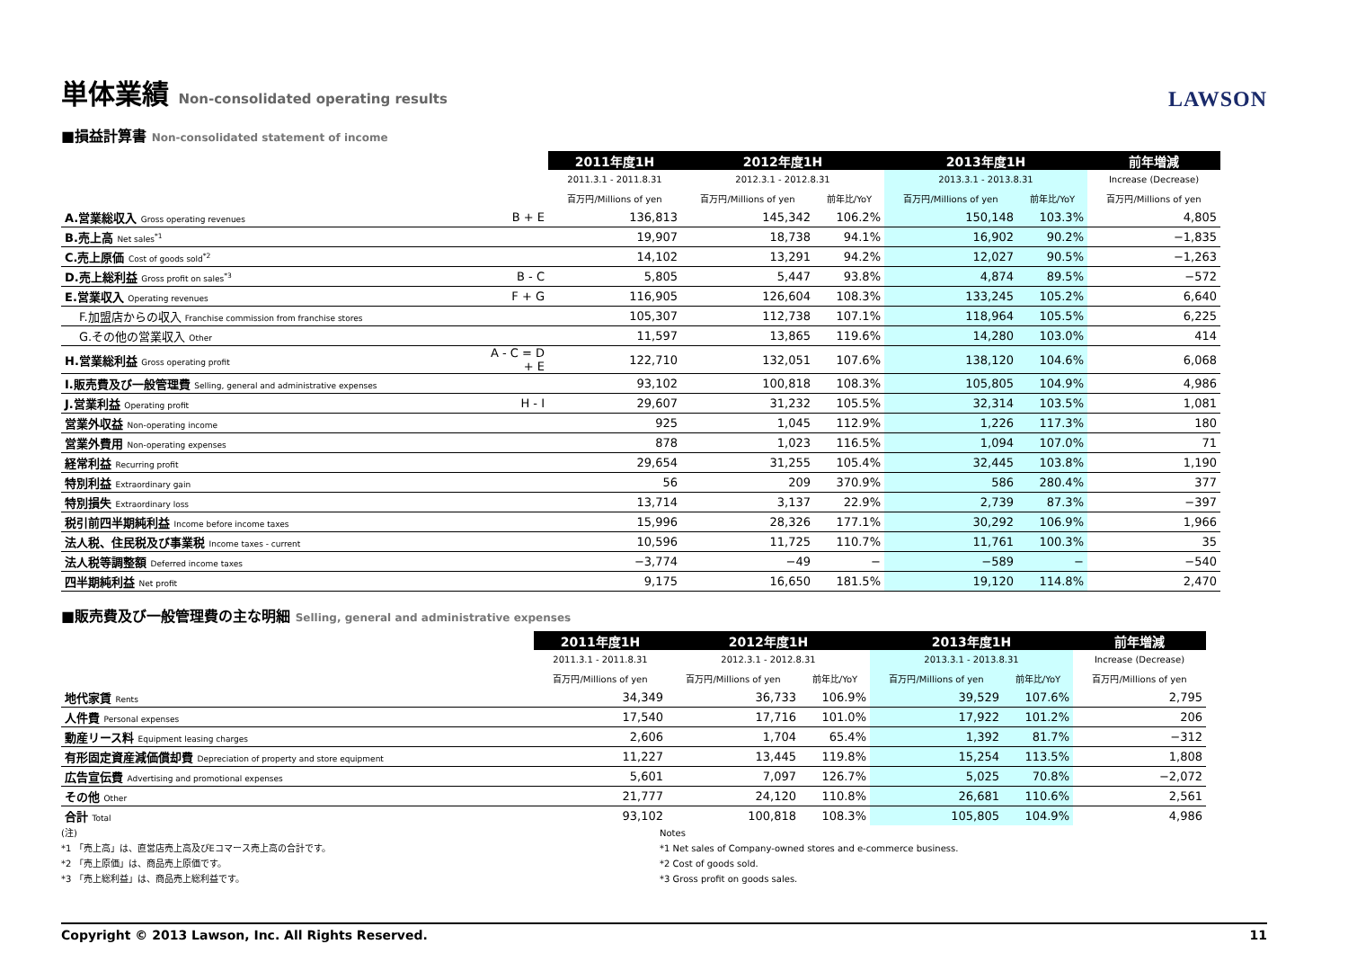単体業績 Non-consolidated operating results
LAWSON
■損益計算書 Non-consolidated statement of income
| | | 2011年度1H | 2012年度1H | | 2013年度1H | | 前年増減 |
| --- | --- | --- | --- | --- | --- | --- | --- |
| | | 2011.3.1 - 2011.8.31 | 2012.3.1 - 2012.8.31 | | 2013.3.1 - 2013.8.31 | | Increase (Decrease) |
| | | 百万円/Millions of yen | 百万円/Millions of yen | 前年比/YoY | 百万円/Millions of yen | 前年比/YoY | 百万円/Millions of yen |
| A.営業総収入 Gross operating revenues | B + E | 136,813 | 145,342 | 106.2% | 150,148 | 103.3% | 4,805 |
| B.売上高 Net sales<sup>*1</sup> | | 19,907 | 18,738 | 94.1% | 16,902 | 90.2% | −1,835 |
| C.売上原価 Cost of goods sold<sup>*2</sup> | | 14,102 | 13,291 | 94.2% | 12,027 | 90.5% | −1,263 |
| D.売上総利益 Gross profit on sales<sup>*3</sup> | B - C | 5,805 | 5,447 | 93.8% | 4,874 | 89.5% | −572 |
| E.営業収入 Operating revenues | F + G | 116,905 | 126,604 | 108.3% | 133,245 | 105.2% | 6,640 |
| F.加盟店からの収入 Franchise commission from franchise stores | | 105,307 | 112,738 | 107.1% | 118,964 | 105.5% | 6,225 |
| G.その他の営業収入 Other | | 11,597 | 13,865 | 119.6% | 14,280 | 103.0% | 414 |
| H.営業総利益 Gross operating profit | A - C = D + E | 122,710 | 132,051 | 107.6% | 138,120 | 104.6% | 6,068 |
| I.販売費及び一般管理費 Selling, general and administrative expenses | | 93,102 | 100,818 | 108.3% | 105,805 | 104.9% | 4,986 |
| J.営業利益 Operating profit | H - I | 29,607 | 31,232 | 105.5% | 32,314 | 103.5% | 1,081 |
| 営業外収益 Non-operating income | | 925 | 1,045 | 112.9% | 1,226 | 117.3% | 180 |
| 営業外費用 Non-operating expenses | | 878 | 1,023 | 116.5% | 1,094 | 107.0% | 71 |
| 経常利益 Recurring profit | | 29,654 | 31,255 | 105.4% | 32,445 | 103.8% | 1,190 |
| 特別利益 Extraordinary gain | | 56 | 209 | 370.9% | 586 | 280.4% | 377 |
| 特別損失 Extraordinary loss | | 13,714 | 3,137 | 22.9% | 2,739 | 87.3% | −397 |
| 税引前四半期純利益 Income before income taxes | | 15,996 | 28,326 | 177.1% | 30,292 | 106.9% | 1,966 |
| 法人税、住民税及び事業税 Income taxes - current | | 10,596 | 11,725 | 110.7% | 11,761 | 100.3% | 35 |
| 法人税等調整額 Deferred income taxes | | −3,774 | −49 | − | −589 | − | −540 |
| 四半期純利益 Net profit | | 9,175 | 16,650 | 181.5% | 19,120 | 114.8% | 2,470 |
■販売費及び一般管理費の主な明細 Selling, general and administrative expenses
| | | 2011年度1H | 2012年度1H | | 2013年度1H | | 前年増減 |
| --- | --- | --- | --- | --- | --- | --- | --- |
| | | 2011.3.1 - 2011.8.31 | 2012.3.1 - 2012.8.31 | | 2013.3.1 - 2013.8.31 | | Increase (Decrease) |
| | | 百万円/Millions of yen | 百万円/Millions of yen | 前年比/YoY | 百万円/Millions of yen | 前年比/YoY | 百万円/Millions of yen |
| 地代家賃 Rents | | 34,349 | 36,733 | 106.9% | 39,529 | 107.6% | 2,795 |
| 人件費 Personal expenses | | 17,540 | 17,716 | 101.0% | 17,922 | 101.2% | 206 |
| 動産リース料 Equipment leasing charges | | 2,606 | 1,704 | 65.4% | 1,392 | 81.7% | −312 |
| 有形固定資産減価償却費 Depreciation of property and store equipment | | 11,227 | 13,445 | 119.8% | 15,254 | 113.5% | 1,808 |
| 広告宣伝費 Advertising and promotional expenses | | 5,601 | 7,097 | 126.7% | 5,025 | 70.8% | −2,072 |
| その他 Other | | 21,777 | 24,120 | 110.8% | 26,681 | 110.6% | 2,561 |
| 合計 Total | | 93,102 | 100,818 | 108.3% | 105,805 | 104.9% | 4,986 |
(注)
*1 「売上高」は、直営店売上高及びEコマース売上高の合計です。
*2 「売上原価」は、商品売上原価です。
*3 「売上総利益」は、商品売上総利益です。
Notes
*1 Net sales of Company-owned stores and e-commerce business.
*2 Cost of goods sold.
*3 Gross profit on goods sales.
Copyright © 2013 Lawson, Inc. All Rights Reserved. 11